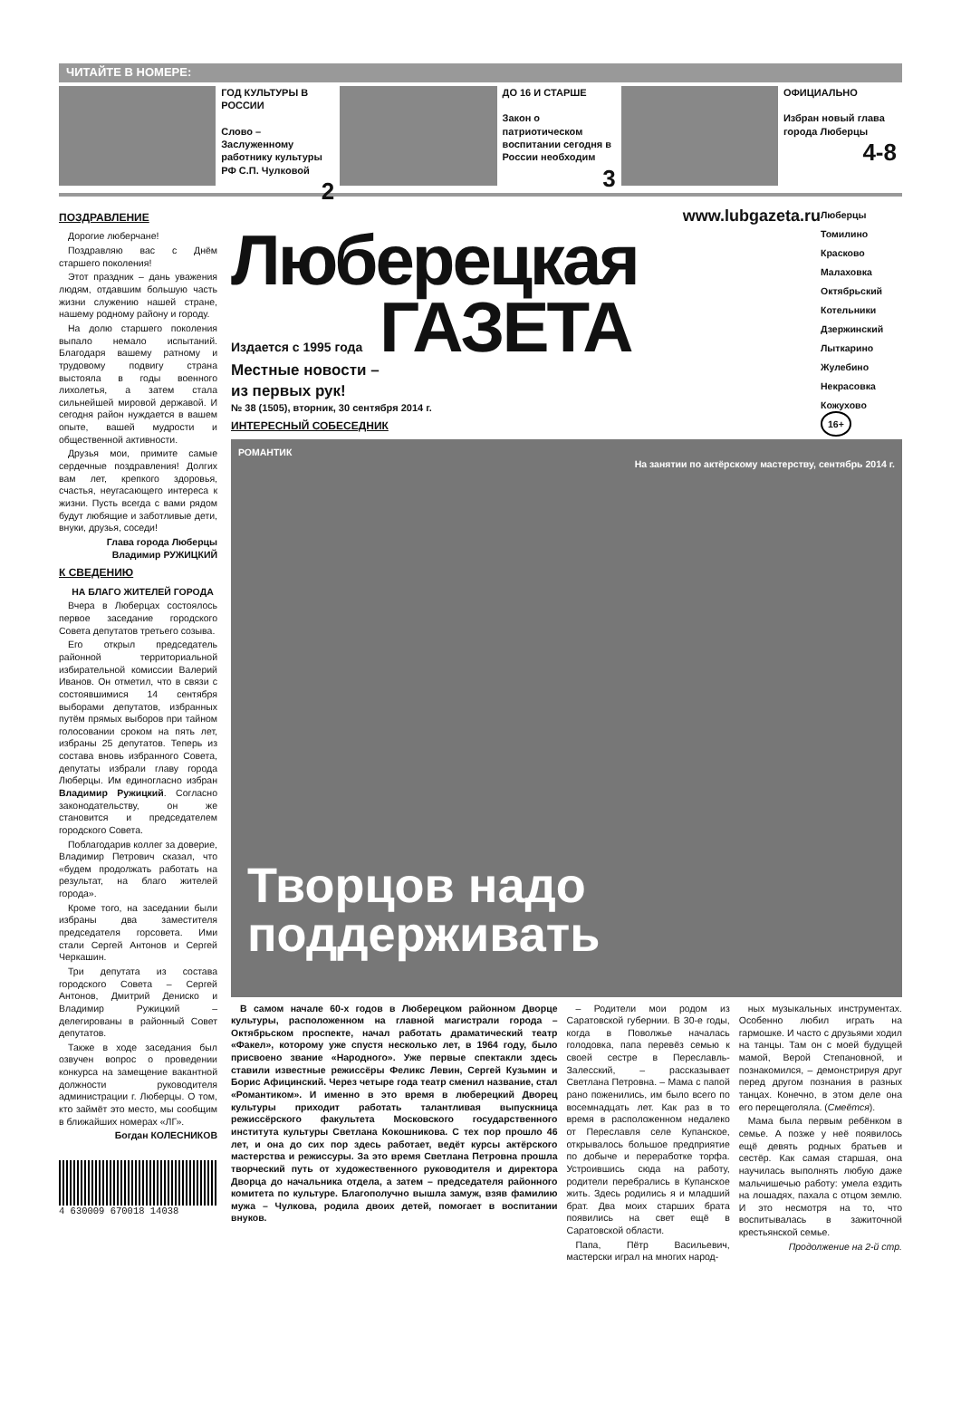ЧИТАЙТЕ В НОМЕРЕ:
ГОД КУЛЬТУРЫ В РОССИИ
Слово – Заслуженному работнику культуры РФ С.П. Чулковой
2
ДО 16 И СТАРШЕ
Закон о патриотическом воспитании сегодня в России необходим
3
ОФИЦИАЛЬНО
Избран новый глава города Люберцы
4-8
ПОЗДРАВЛЕНИЕ
Дорогие люберчане!
Поздравляю вас с Днём старшего поколения!
Этот праздник – дань уважения людям, отдавшим большую часть жизни служению нашей стране, нашему родному району и городу.
На долю старшего поколения выпало немало испытаний. Благодаря вашему ратному и трудовому подвигу страна выстояла в годы военного лихолетья, а затем стала сильнейшей мировой державой. И сегодня район нуждается в вашем опыте, вашей мудрости и общественной активности.
Друзья мои, примите самые сердечные поздравления! Долгих вам лет, крепкого здоровья, счастья, неугасающего интереса к жизни. Пусть всегда с вами рядом будут любящие и заботливые дети, внуки, друзья, соседи!
Глава города Люберцы
Владимир РУЖИЦКИЙ
К СВЕДЕНИЮ
НА БЛАГО ЖИТЕЛЕЙ ГОРОДА
Вчера в Люберцах состоялось первое заседание городского Совета депутатов третьего созыва.
Его открыл председатель районной территориальной избирательной комиссии Валерий Иванов. Он отметил, что в связи с состоявшимися 14 сентября выборами депутатов, избранных путём прямых выборов при тайном голосовании сроком на пять лет, избраны 25 депутатов. Теперь из состава вновь избранного Совета, депутаты избрали главу города Люберцы. Им единогласно избран Владимир Ружицкий. Согласно законодательству, он же становится и председателем городского Совета.
Поблагодарив коллег за доверие, Владимир Петрович сказал, что «будем продолжать работать на результат, на благо жителей города».
Кроме того, на заседании были избраны два заместителя председателя горсовета. Ими стали Сергей Антонов и Сергей Черкашин.
Три депутата из состава городского Совета – Сергей Антонов, Дмитрий Дениско и Владимир Ружицкий – делегированы в районный Совет депутатов.
Также в ходе заседания был озвучен вопрос о проведении конкурса на замещение вакантной должности руководителя администрации г. Люберцы. О том, кто займёт это место, мы сообщим в ближайших номерах «ЛГ».
Богдан КОЛЕСНИКОВ
4 630009 670018 14038
www.lubgazeta.ru
Люберецкая
Издается с 1995 года ГАЗЕТА
Местные новости –
из первых рук!
№ 38 (1505), вторник, 30 сентября 2014 г.
ИНТЕРЕСНЫЙ СОБЕСЕДНИК
Люберцы
Томилино
Красково
Малаховка
Октябрьский
Котельники
Дзержинский
Лыткарино
Жулебино
Некрасовка
Кожухово
16+
РОМАНТИК
На занятии по актёрскому мастерству, сентябрь 2014 г.
Творцов надо поддерживать
В самом начале 60-х годов в Люберецком районном Дворце культуры, расположенном на главной магистрали города – Октябрьском проспекте, начал работать драматический театр «Факел», которому уже спустя несколько лет, в 1964 году, было присвоено звание «Народного». Уже первые спектакли здесь ставили известные режиссёры Феликс Левин, Сергей Кузьмин и Борис Афицинский. Через четыре года театр сменил название, стал «Романтиком». И именно в это время в люберецкий Дворец культуры приходит работать талантливая выпускница режиссёрского факультета Московского государственного института культуры Светлана Кокошникова. С тех пор прошло 46 лет, и она до сих пор здесь работает, ведёт курсы актёрского мастерства и режиссуры. За это время Светлана Петровна прошла творческий путь от художественного руководителя и директора Дворца до начальника отдела, а затем – председателя районного комитета по культуре. Благополучно вышла замуж, взяв фамилию мужа – Чулкова, родила двоих детей, помогает в воспитании внуков.
– Родители мои родом из Саратовской губернии. В 30-е годы, когда в Поволжье началась голодовка, папа перевёз семью к своей сестре в Переславль-Залесский, – рассказывает Светлана Петровна. – Мама с папой рано поженились, им было всего по восемнадцать лет. Как раз в то время в расположенном недалеко от Переславля селе Купанское, открывалось большое предприятие по добыче и переработке торфа. Устроившись сюда на работу, родители перебрались в Купанское жить. Здесь родились я и младший брат. Два моих старших брата появились на свет ещё в Саратовской области.
Папа, Пётр Васильевич, мастерски играл на многих народ-
ных музыкальных инструментах. Особенно любил играть на гармошке. И часто с друзьями ходил на танцы. Там он с моей будущей мамой, Верой Степановной, и познакомился, – демонстрируя друг перед другом познания в разных танцах. Конечно, в этом деле она его перещеголяла. (Смеётся).
Мама была первым ребёнком в семье. А позже у неё появилось ещё девять родных братьев и сестёр. Как самая старшая, она научилась выполнять любую даже мальчишечью работу: умела ездить на лошадях, пахала с отцом землю. И это несмотря на то, что воспитывалась в зажиточной крестьянской семье.
Продолжение на 2-й стр.